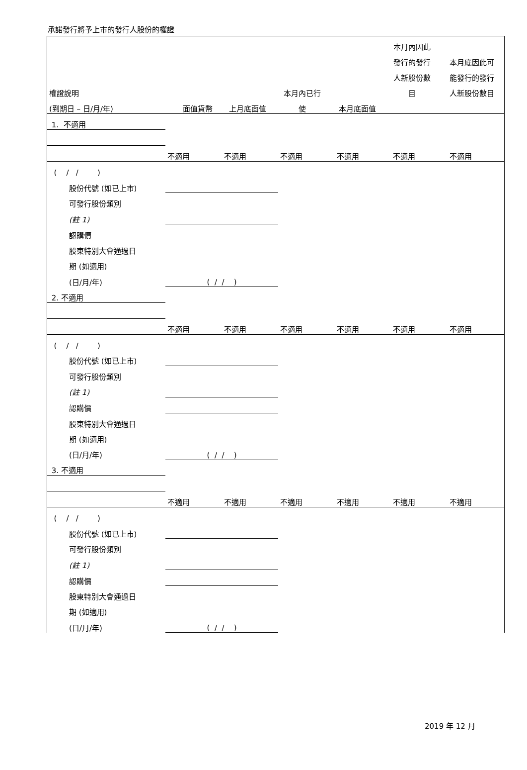承諾發行將予上市的發行人股份的權證
| | | | | | 本月內因此 | |
| --- | --- | --- | --- | --- | --- | --- |
| | | | | | 發行的發行 | 本月底因此可 |
| | | | | | 人新股份數 | 能發行的發行 |
| 權證說明 | | | 本月內已行 | | 目 | 人新股份數目 |
| (到期日 – 日/月/年) | 面值貨幣 | 上月底面值 | 使 | 本月底面值 | | |
| 1. 不適用 | | | | | | |
| | 不適用 | 不適用 | 不適用 | 不適用 | 不適用 | 不適用 |
| ( / / ) | | | | | | |
| 股份代號 (如已上市) | | | | | | |
| 可發行股份類別 | | | | | | |
| (註 1) | | | | | | |
| 認購價 | | | | | | |
| 股東特別大會通過日 | | | | | | |
| 期 (如適用) | | | | | | |
| (日/月/年) | ( / / ) | | | | | |
| 2. 不適用 | | | | | | |
| | 不適用 | 不適用 | 不適用 | 不適用 | 不適用 | 不適用 |
| ( / / ) | | | | | | |
| 股份代號 (如已上市) | | | | | | |
| 可發行股份類別 | | | | | | |
| (註 1) | | | | | | |
| 認購價 | | | | | | |
| 股東特別大會通過日 | | | | | | |
| 期 (如適用) | | | | | | |
| (日/月/年) | ( / / ) | | | | | |
| 3. 不適用 | | | | | | |
| | 不適用 | 不適用 | 不適用 | 不適用 | 不適用 | 不適用 |
| ( / / ) | | | | | | |
| 股份代號 (如已上市) | | | | | | |
| 可發行股份類別 | | | | | | |
| (註 1) | | | | | | |
| 認購價 | | | | | | |
| 股東特別大會通過日 | | | | | | |
| 期 (如適用) | | | | | | |
| (日/月/年) | ( / / ) | | | | | |
2019 年 12 月